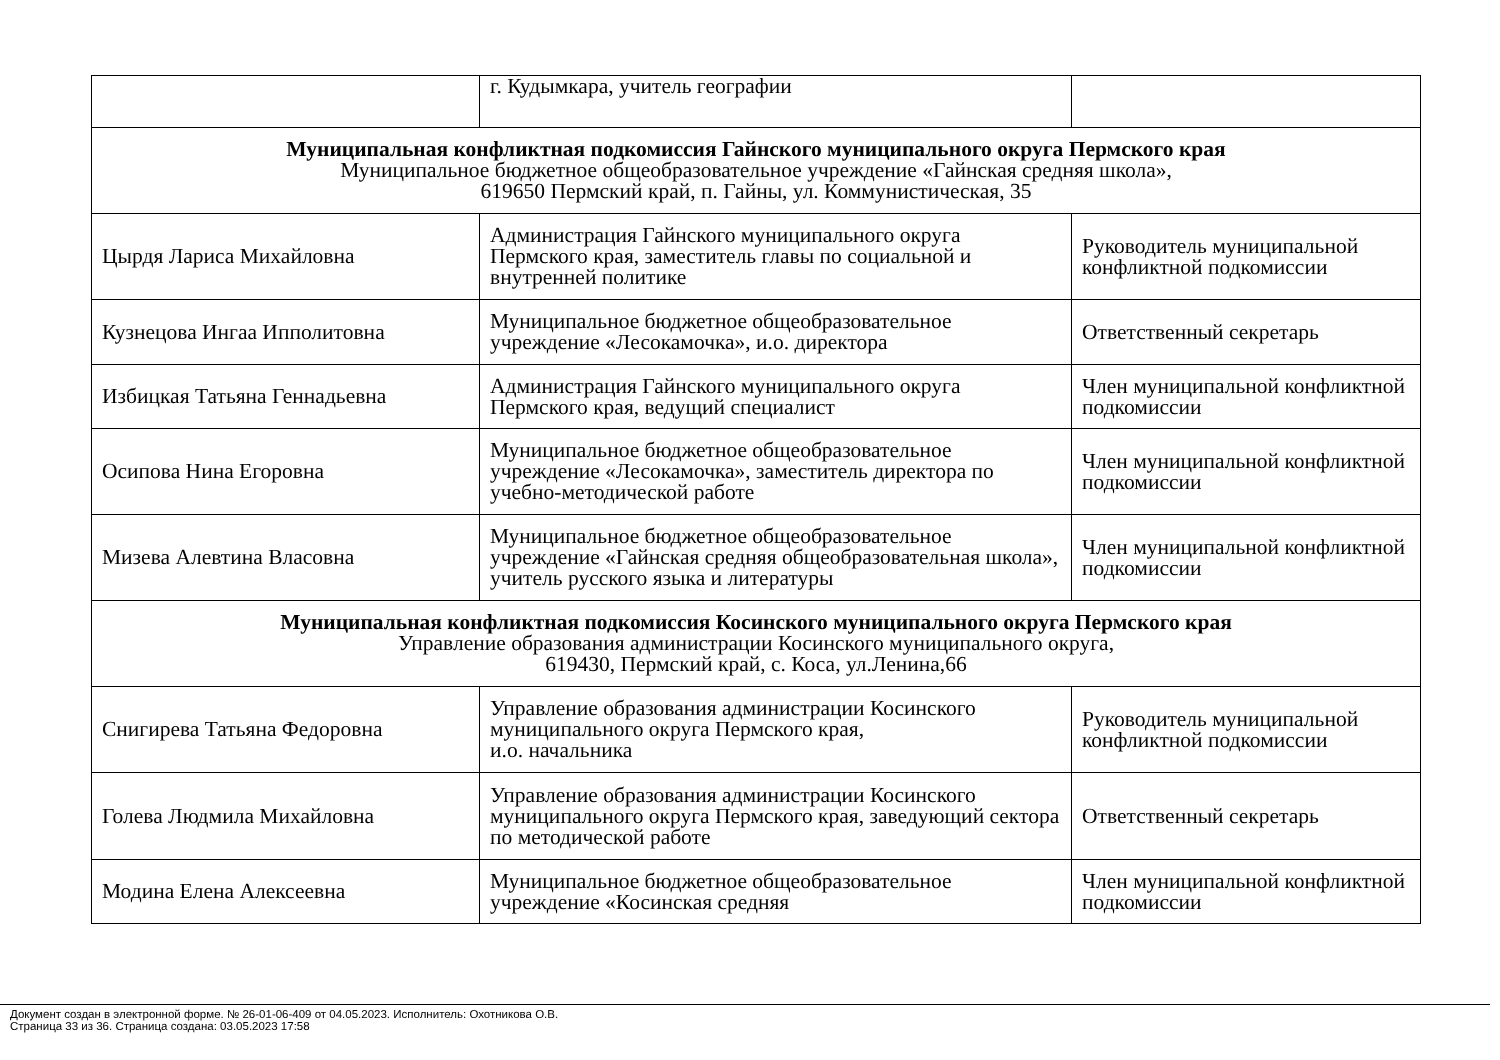| | г. Кудымкара, учитель географии | |
| Муниципальная конфликтная подкомиссия Гайнского муниципального округа Пермского края Муниципальное бюджетное общеобразовательное учреждение «Гайнская средняя школа», 619650 Пермский край, п. Гайны, ул. Коммунистическая, 35 | | |
| Цырдя Лариса Михайловна | Администрация Гайнского муниципального округа Пермского края, заместитель главы по социальной и внутренней политике | Руководитель муниципальной конфликтной подкомиссии |
| Кузнецова Ингаа Ипполитовна | Муниципальное бюджетное общеобразовательное учреждение «Лесокамочка», и.о. директора | Ответственный секретарь |
| Избицкая Татьяна Геннадьевна | Администрация Гайнского муниципального округа Пермского края, ведущий специалист | Член муниципальной конфликтной подкомиссии |
| Осипова Нина Егоровна | Муниципальное бюджетное общеобразовательное учреждение «Лесокамочка», заместитель директора по учебно-методической работе | Член муниципальной конфликтной подкомиссии |
| Мизева Алевтина Власовна | Муниципальное бюджетное общеобразовательное учреждение «Гайнская средняя общеобразовательная школа», учитель русского языка и литературы | Член муниципальной конфликтной подкомиссии |
| Муниципальная конфликтная подкомиссия Косинского муниципального округа Пермского края Управление образования администрации Косинского муниципального округа, 619430, Пермский край, с. Коса, ул.Ленина,66 | | |
| Снигирева Татьяна Федоровна | Управление образования администрации Косинского муниципального округа Пермского края, и.о. начальника | Руководитель муниципальной конфликтной подкомиссии |
| Голева Людмила Михайловна | Управление образования администрации Косинского муниципального округа Пермского края, заведующий сектора по методической работе | Ответственный секретарь |
| Модина Елена Алексеевна | Муниципальное бюджетное общеобразовательное учреждение «Косинская средняя | Член муниципальной конфликтной подкомиссии |
Документ создан в электронной форме. № 26-01-06-409 от 04.05.2023. Исполнитель: Охотникова О.В.
Страница 33 из 36. Страница создана: 03.05.2023 17:58